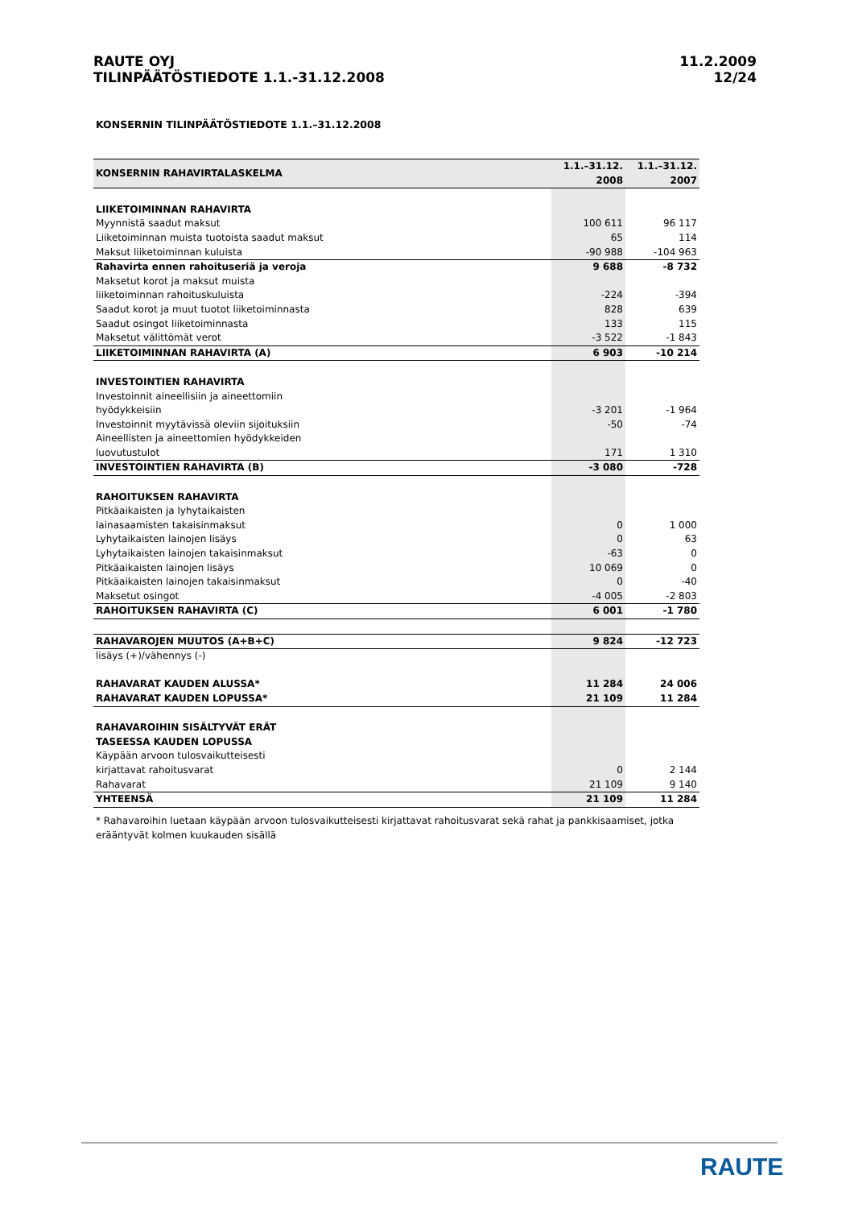RAUTE OYJ
TILINPÄÄTÖSTIEDOTE 1.1.-31.12.2008
11.2.2009
12/24
KONSERNIN TILINPÄÄTÖSTIEDOTE 1.1.–31.12.2008
| KONSERNIN RAHAVIRTALASKELMA | 1.1.–31.12. 2008 | 1.1.–31.12. 2007 |
| --- | --- | --- |
| LIIKETOIMINNAN RAHAVIRTA | | |
| Myynnistä saadut maksut | 100 611 | 96 117 |
| Liiketoiminnan muista tuotoista saadut maksut | 65 | 114 |
| Maksut liiketoiminnan kuluista | -90 988 | -104 963 |
| Rahavirta ennen rahoituseriä ja veroja | 9 688 | -8 732 |
| Maksetut korot ja maksut muista | | |
| liiketoiminnan rahoituskuluista | -224 | -394 |
| Saadut korot ja muut tuotot liiketoiminnasta | 828 | 639 |
| Saadut osingot liiketoiminnasta | 133 | 115 |
| Maksetut välittömät verot | -3 522 | -1 843 |
| LIIKETOIMINNAN RAHAVIRTA (A) | 6 903 | -10 214 |
| INVESTOINTIEN RAHAVIRTA | | |
| Investoinnit aineellisiin ja aineettomiin | | |
| hyödykkeisiin | -3 201 | -1 964 |
| Investoinnit myytävissä oleviin sijoituksiin | -50 | -74 |
| Aineellisten ja aineettomien hyödykkeiden | | |
| luovutustulot | 171 | 1 310 |
| INVESTOINTIEN RAHAVIRTA (B) | -3 080 | -728 |
| RAHOITUKSEN RAHAVIRTA | | |
| Pitkäaikaisten ja lyhytaikaisten | | |
| lainasaamisten takaisinmaksut | 0 | 1 000 |
| Lyhytaikaisten lainojen lisäys | 0 | 63 |
| Lyhytaikaisten lainojen takaisinmaksut | -63 | 0 |
| Pitkäaikaisten lainojen lisäys | 10 069 | 0 |
| Pitkäaikaisten lainojen takaisinmaksut | 0 | -40 |
| Maksetut osingot | -4 005 | -2 803 |
| RAHOITUKSEN RAHAVIRTA (C) | 6 001 | -1 780 |
| RAHAVAROJEN MUUTOS (A+B+C) | 9 824 | -12 723 |
| lisäys (+)/vähennys (-) | | |
| RAHAVARAT KAUDEN ALUSSA* | 11 284 | 24 006 |
| RAHAVARAT KAUDEN LOPUSSA* | 21 109 | 11 284 |
| RAHAVAROIHIN SISÄLTYVÄT ERÄT | | |
| TASEESSA KAUDEN LOPUSSA | | |
| Käypään arvoon tulosvaikutteisesti | | |
| kirjattavat rahoitusvarat | 0 | 2 144 |
| Rahavarat | 21 109 | 9 140 |
| YHTEENSÄ | 21 109 | 11 284 |
* Rahavaroihin luetaan käypään arvoon tulosvaikutteisesti kirjattavat rahoitusvarat sekä rahat ja pankkisaamiset, jotka erääntyvät kolmen kuukauden sisällä
RAUTE